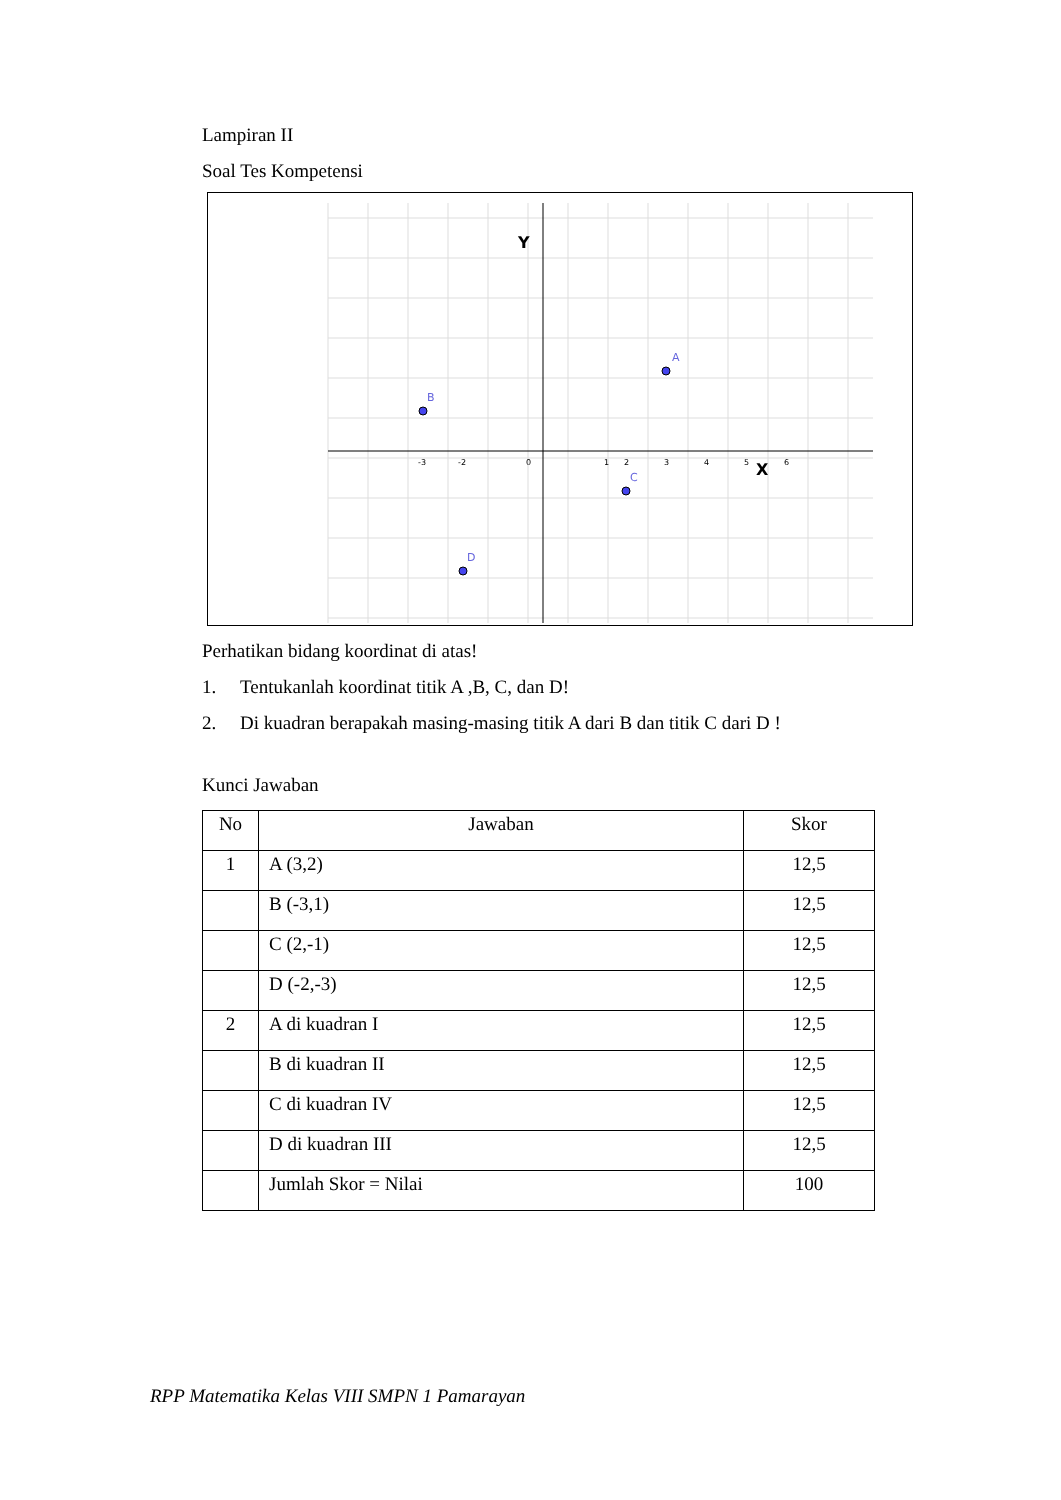Lampiran II
Soal Tes Kompetensi
Y
X
A
B
C
D
0
1
2
3
4
5
6
-3
-2
Perhatikan bidang koordinat di atas!
1. Tentukanlah koordinat titik A ,B, C, dan D!
2. Di kuadran berapakah masing-masing titik A dari B dan titik C dari D !
Kunci Jawaban
| No | Jawaban | Skor |
| --- | --- | --- |
| 1 | A (3,2) | 12,5 |
| | B (-3,1) | 12,5 |
| | C (2,-1) | 12,5 |
| | D (-2,-3) | 12,5 |
| 2 | A di kuadran I | 12,5 |
| | B di kuadran II | 12,5 |
| | C di kuadran IV | 12,5 |
| | D di kuadran III | 12,5 |
| | Jumlah Skor = Nilai | 100 |
RPP Matematika Kelas VIII SMPN 1 Pamarayan